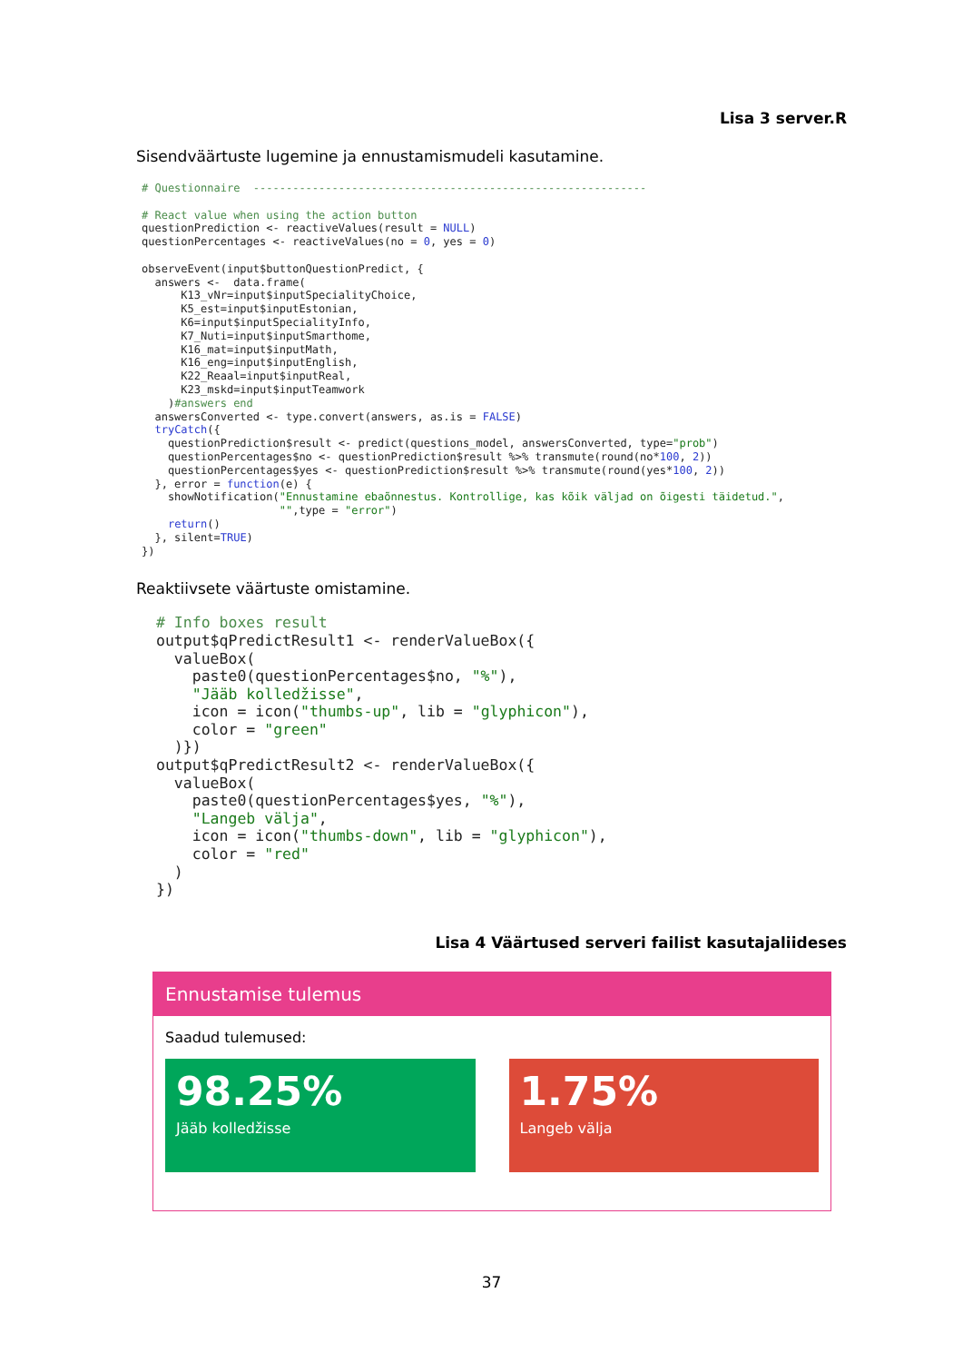Lisa 3 server.R
Sisendväärtuste lugemine ja ennustamismudeli kasutamine.
# Questionnaire  ------------------------------------------------------------

# React value when using the action button
questionPrediction <- reactiveValues(result = NULL)
questionPercentages <- reactiveValues(no = 0, yes = 0)

observeEvent(input$buttonQuestionPredict, {
  answers <-  data.frame(
      K13_vNr=input$inputSpecialityChoice,
      K5_est=input$inputEstonian,
      K6=input$inputSpecialityInfo,
      K7_Nuti=input$inputSmarthome,
      K16_mat=input$inputMath,
      K16_eng=input$inputEnglish,
      K22_Reaal=input$inputReal,
      K23_mskd=input$inputTeamwork
    )#answers end
  answersConverted <- type.convert(answers, as.is = FALSE)
  tryCatch({
    questionPrediction$result <- predict(questions_model, answersConverted, type="prob")
    questionPercentages$no <- questionPrediction$result %>% transmute(round(no*100, 2))
    questionPercentages$yes <- questionPrediction$result %>% transmute(round(yes*100, 2))
  }, error = function(e) {
    showNotification("Ennustamine ebaõnnestus. Kontrollige, kas kõik väljad on õigesti täidetud.",
                     "",type = "error")
    return()
  }, silent=TRUE)
})
Reaktiivsete väärtuste omistamine.
# Info boxes result
output$qPredictResult1 <- renderValueBox({
  valueBox(
    paste0(questionPercentages$no, "%"),
    "Jääb kolledžisse",
    icon = icon("thumbs-up", lib = "glyphicon"),
    color = "green"
  )})
output$qPredictResult2 <- renderValueBox({
  valueBox(
    paste0(questionPercentages$yes, "%"),
    "Langeb välja",
    icon = icon("thumbs-down", lib = "glyphicon"),
    color = "red"
  )
})
Lisa 4 Väärtused serveri failist kasutajaliideses
Ennustamise tulemus
Saadud tulemused:
98.25%
Jääb kolledžisse
1.75%
Langeb välja
37